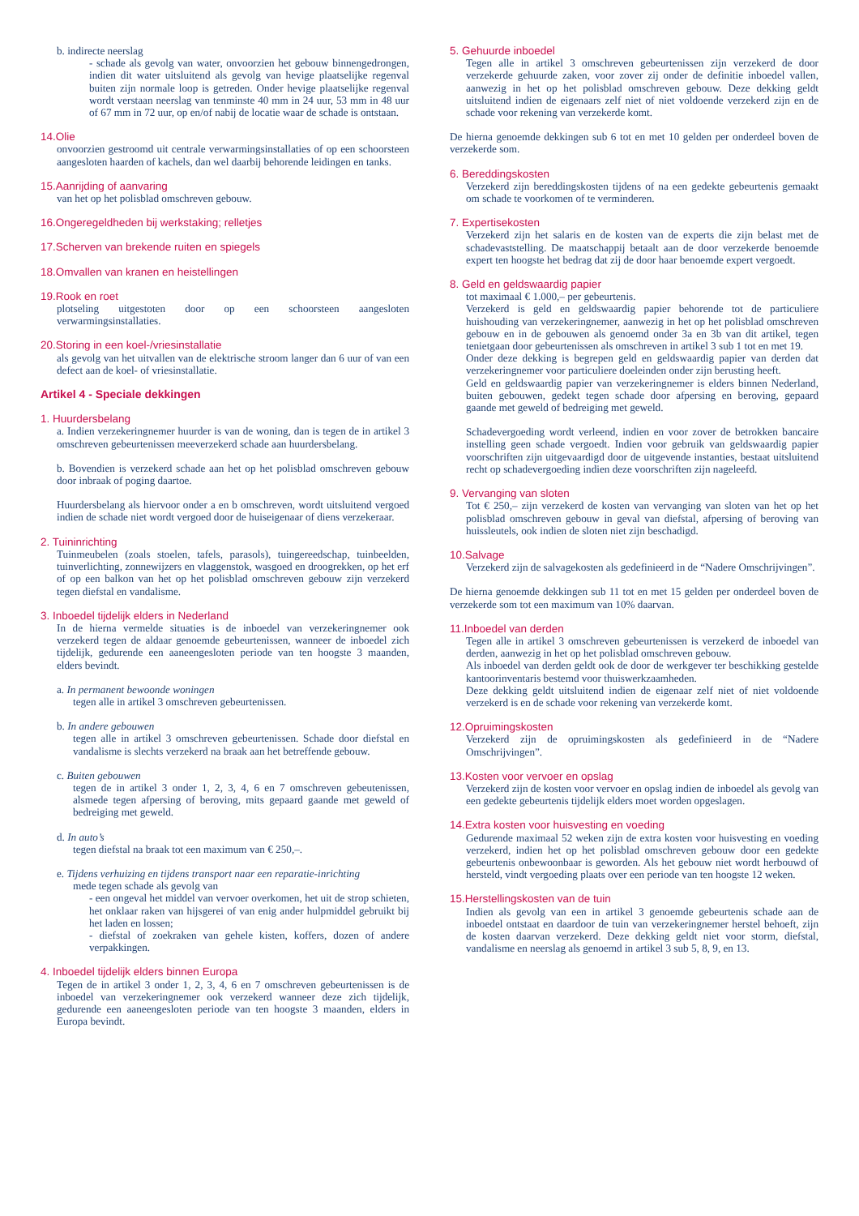b. indirecte neerslag
- schade als gevolg van water, onvoorzien het gebouw binnengedrongen, indien dit water uitsluitend als gevolg van hevige plaatselijke regenval buiten zijn normale loop is getreden. Onder hevige plaatselijke regenval wordt verstaan neerslag van tenminste 40 mm in 24 uur, 53 mm in 48 uur of 67 mm in 72 uur, op en/of nabij de locatie waar de schade is ontstaan.
14.Olie
onvoorzien gestroomd uit centrale verwarmingsinstallaties of op een schoorsteen aangesloten haarden of kachels, dan wel daarbij behorende leidingen en tanks.
15.Aanrijding of aanvaring
van het op het polisblad omschreven gebouw.
16.Ongeregeldheden bij werkstaking; relletjes
17.Scherven van brekende ruiten en spiegels
18.Omvallen van kranen en heistellingen
19.Rook en roet
plotseling uitgestoten door op een schoorsteen aangesloten verwarmingsinstallaties.
20.Storing in een koel-/vriesinstallatie
als gevolg van het uitvallen van de elektrische stroom langer dan 6 uur of van een defect aan de koel- of vriesinstallatie.
Artikel 4 - Speciale dekkingen
1. Huurdersbelang
a. Indien verzekeringnemer huurder is van de woning, dan is tegen de in artikel 3 omschreven gebeurtenissen meeverzekerd schade aan huurdersbelang.
b. Bovendien is verzekerd schade aan het op het polisblad omschreven gebouw door inbraak of poging daartoe.
Huurdersbelang als hiervoor onder a en b omschreven, wordt uitsluitend vergoed indien de schade niet wordt vergoed door de huiseigenaar of diens verzekeraar.
2. Tuininrichting
Tuinmeubelen (zoals stoelen, tafels, parasols), tuingereedschap, tuinbeelden, tuinverlichting, zonnewijzers en vlaggenstok, wasgoed en droogrekken, op het erf of op een balkon van het op het polisblad omschreven gebouw zijn verzekerd tegen diefstal en vandalisme.
3. Inboedel tijdelijk elders in Nederland
In de hierna vermelde situaties is de inboedel van verzekeringnemer ook verzekerd tegen de aldaar genoemde gebeurtenissen, wanneer de inboedel zich tijdelijk, gedurende een aaneengesloten periode van ten hoogste 3 maanden, elders bevindt.
a. In permanent bewoonde woningen
tegen alle in artikel 3 omschreven gebeurtenissen.
b. In andere gebouwen
tegen alle in artikel 3 omschreven gebeurtenissen. Schade door diefstal en vandalisme is slechts verzekerd na braak aan het betreffende gebouw.
c. Buiten gebouwen
tegen de in artikel 3 onder 1, 2, 3, 4, 6 en 7 omschreven gebeutenissen, alsmede tegen afpersing of beroving, mits gepaard gaande met geweld of bedreiging met geweld.
d. In auto’s
tegen diefstal na braak tot een maximum van € 250,–.
e. Tijdens verhuizing en tijdens transport naar een reparatie-inrichting
mede tegen schade als gevolg van
- een ongeval het middel van vervoer overkomen, het uit de strop schieten, het onklaar raken van hijsgerei of van enig ander hulpmiddel gebruikt bij het laden en lossen;
- diefstal of zoekraken van gehele kisten, koffers, dozen of andere verpakkingen.
4. Inboedel tijdelijk elders binnen Europa
Tegen de in artikel 3 onder 1, 2, 3, 4, 6 en 7 omschreven gebeurtenissen is de inboedel van verzekeringnemer ook verzekerd wanneer deze zich tijdelijk, gedurende een aaneengesloten periode van ten hoogste 3 maanden, elders in Europa bevindt.
5. Gehuurde inboedel
Tegen alle in artikel 3 omschreven gebeurtenissen zijn verzekerd de door verzekerde gehuurde zaken, voor zover zij onder de definitie inboedel vallen, aanwezig in het op het polisblad omschreven gebouw. Deze dekking geldt uitsluitend indien de eigenaars zelf niet of niet voldoende verzekerd zijn en de schade voor rekening van verzekerde komt.
De hierna genoemde dekkingen sub 6 tot en met 10 gelden per onderdeel boven de verzekerde som.
6. Bereddingskosten
Verzekerd zijn bereddingskosten tijdens of na een gedekte gebeurtenis gemaakt om schade te voorkomen of te verminderen.
7. Expertisekosten
Verzekerd zijn het salaris en de kosten van de experts die zijn belast met de schadevaststelling. De maatschappij betaalt aan de door verzekerde benoemde expert ten hoogste het bedrag dat zij de door haar benoemde expert vergoedt.
8. Geld en geldswaardig papier
tot maximaal € 1.000,– per gebeurtenis.
Verzekerd is geld en geldswaardig papier behorende tot de particuliere huishouding van verzekeringnemer, aanwezig in het op het polisblad omschreven gebouw en in de gebouwen als genoemd onder 3a en 3b van dit artikel, tegen tenietgaan door gebeurtenissen als omschreven in artikel 3 sub 1 tot en met 19.
Onder deze dekking is begrepen geld en geldswaardig papier van derden dat verzekeringnemer voor particuliere doeleinden onder zijn berusting heeft.
Geld en geldswaardig papier van verzekeringnemer is elders binnen Nederland, buiten gebouwen, gedekt tegen schade door afpersing en beroving, gepaard gaande met geweld of bedreiging met geweld.
Schadevergoeding wordt verleend, indien en voor zover de betrokken bancaire instelling geen schade vergoedt. Indien voor gebruik van geldswaardig papier voorschriften zijn uitgevaardigd door de uitgevende instanties, bestaat uitsluitend recht op schadevergoeding indien deze voorschriften zijn nageleefd.
9. Vervanging van sloten
Tot € 250,– zijn verzekerd de kosten van vervanging van sloten van het op het polisblad omschreven gebouw in geval van diefstal, afpersing of beroving van huissleutels, ook indien de sloten niet zijn beschadigd.
10.Salvage
Verzekerd zijn de salvagekosten als gedefinieerd in de “Nadere Omschrijvingen”.
De hierna genoemde dekkingen sub 11 tot en met 15 gelden per onderdeel boven de verzekerde som tot een maximum van 10% daarvan.
11.Inboedel van derden
Tegen alle in artikel 3 omschreven gebeurtenissen is verzekerd de inboedel van derden, aanwezig in het op het polisblad omschreven gebouw.
Als inboedel van derden geldt ook de door de werkgever ter beschikking gestelde kantoorinventaris bestemd voor thuiswerkzaamheden.
Deze dekking geldt uitsluitend indien de eigenaar zelf niet of niet voldoende verzekerd is en de schade voor rekening van verzekerde komt.
12.Opruimingskosten
Verzekerd zijn de opruimingskosten als gedefinieerd in de “Nadere Omschrijvingen”.
13.Kosten voor vervoer en opslag
Verzekerd zijn de kosten voor vervoer en opslag indien de inboedel als gevolg van een gedekte gebeurtenis tijdelijk elders moet worden opgeslagen.
14.Extra kosten voor huisvesting en voeding
Gedurende maximaal 52 weken zijn de extra kosten voor huisvesting en voeding verzekerd, indien het op het polisblad omschreven gebouw door een gedekte gebeurtenis onbewoonbaar is geworden. Als het gebouw niet wordt herbouwd of hersteld, vindt vergoeding plaats over een periode van ten hoogste 12 weken.
15.Herstellingskosten van de tuin
Indien als gevolg van een in artikel 3 genoemde gebeurtenis schade aan de inboedel ontstaat en daardoor de tuin van verzekeringnemer herstel behoeft, zijn de kosten daarvan verzekerd. Deze dekking geldt niet voor storm, diefstal, vandalisme en neerslag als genoemd in artikel 3 sub 5, 8, 9, en 13.